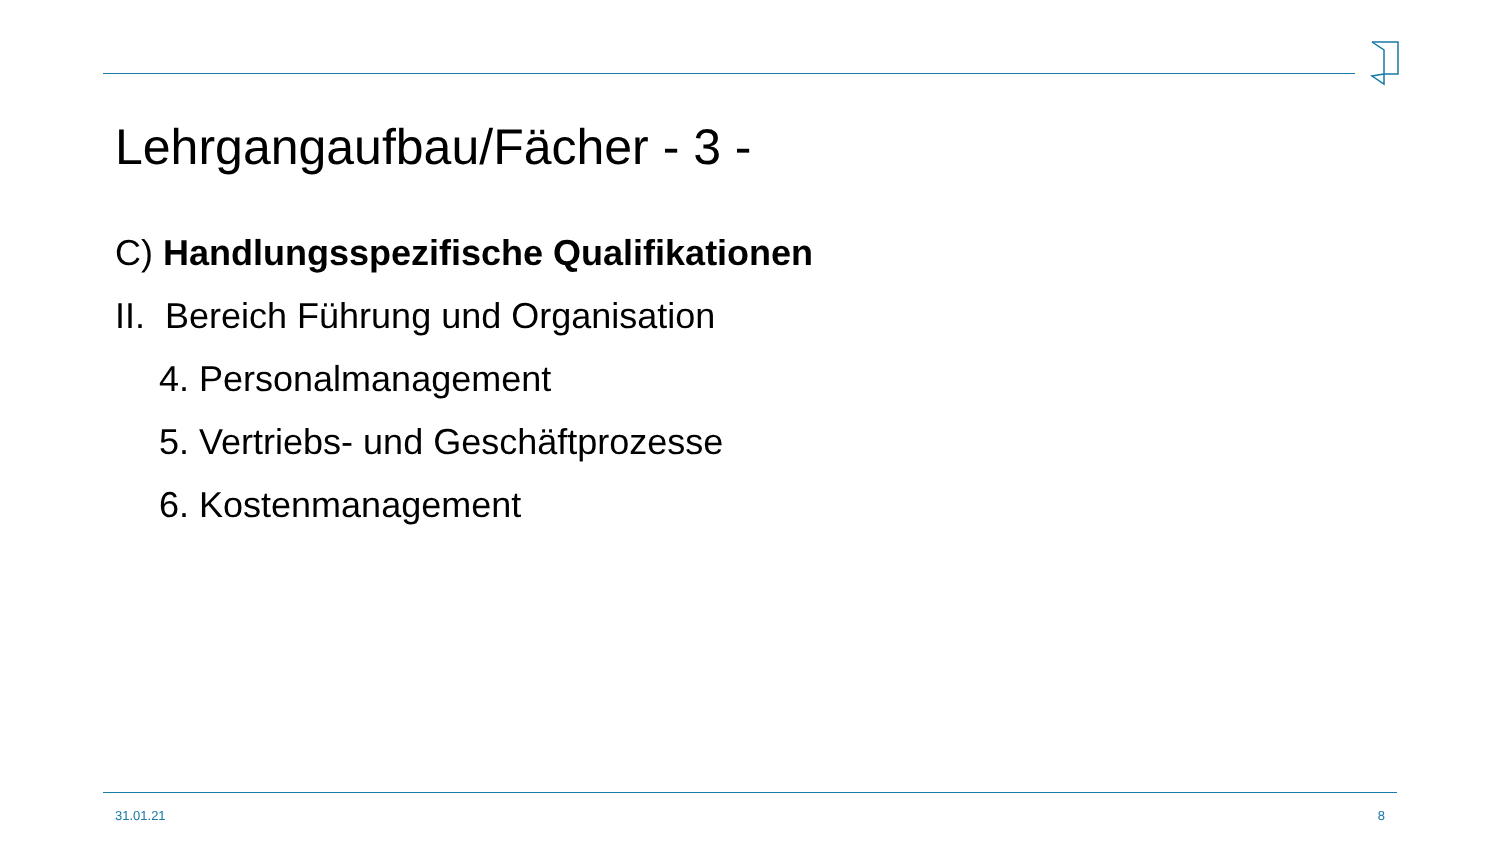Lehrgangaufbau/Fächer - 3 -
C) Handlungsspezifische Qualifikationen
II. Bereich Führung und Organisation
4. Personalmanagement
5. Vertriebs- und Geschäftprozesse
6. Kostenmanagement
31.01.21 8